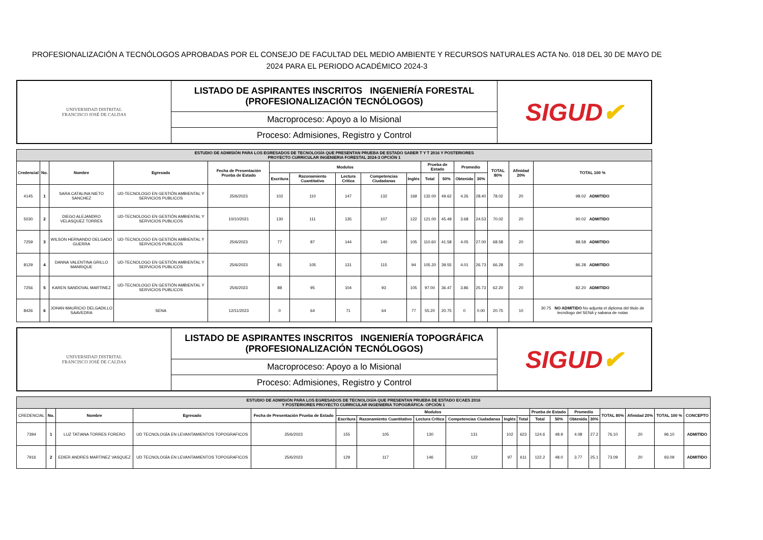PROFESIONALIZACIÓN A TECNÓLOGOS APROBADAS POR EL CONSEJO DE FACULTAD DEL MEDIO AMBIENTE Y RECURSOS NATURALES ACTA No. 018 DEL 30 DE MAYO DE 2024 PARA EL PERIODO ACADÉMICO 2024-3
| UNIVERSIDAD DISTRITAL FRANCISCO JOSÉ DE CALDAS | LISTADO DE ASPIRANTES INSCRITOS INGENIERÍA FORESTAL (PROFESIONALIZACIÓN TECNÓLOGOS) | SIGUD ✔ |
| | Macroproceso: Apoyo a lo Misional | |
| | Proceso: Admisiones, Registro y Control | |
| ESTUDIO DE ADMISIÓN PARA LOS EGRESADOS DE TECNOLOGÍA QUE PRESENTAN PRUEBA DE ESTADO SABER T Y T 2016 Y POSTERIORES PROYECTO CURRICULAR INGENIERIA FORESTAL 2024-3 OPCIÓN 1 | | | | | | | | | | | | | | | | |
| Credencial | No. | Nombre | Egresado | Fecha de Presentación Prueba de Estado | Modulos | | | | | Prueba de Estado | | Promedio | | TOTAL 80% | Afinidad 20% | TOTAL 100 % |
| | | | | | Escritura | Razonamiento Cuantitativo | Lectura Crítica | Competencias Ciudadanas | Inglés | Total | 50% | Obtenido | 30% | | | |
| 4145 | 1 | SARA CATALINA NIETO SANCHEZ | UD-TECNOLOGO EN GESTIÓN AMBIENTAL Y SERVICIOS PUBLICOS | 25/6/2023 | 102 | 110 | 147 | 132 | 169 | 132.00 | 49.62 | 4.26 | 28.40 | 78.02 | 20 | 98.02 ADMITIDO |
| 5030 | 2 | DIEGO ALEJANDRO VELASQUEZ TORRES | UD-TECNOLOGO EN GESTIÓN AMBIENTAL Y SERVICIOS PUBLICOS | 10/10/2021 | 130 | 111 | 135 | 107 | 122 | 121.00 | 45.49 | 3.68 | 24.53 | 70.02 | 20 | 90.02 ADMITIDO |
| 7259 | 3 | WILSON HERNANDO DELGADO GUERRA | UD-TECNOLOGO EN GESTIÓN AMBIENTAL Y SERVICIOS PUBLICOS | 25/6/2023 | 77 | 87 | 144 | 140 | 105 | 110.60 | 41.58 | 4.05 | 27.00 | 68.58 | 20 | 88.58 ADMITIDO |
| 8129 | 4 | DANNA VALENTINA GRILLO MANRIQUE | UD-TECNOLOGO EN GESTIÓN AMBIENTAL Y SERVICIOS PUBLICOS | 25/6/2023 | 81 | 105 | 131 | 115 | 94 | 105.20 | 39.55 | 4.01 | 26.73 | 66.28 | 20 | 86.28 ADMITIDO |
| 7256 | 5 | KAREN SANDOVAL MARTINEZ | UD-TECNOLOGO EN GESTIÓN AMBIENTAL Y SERVICIOS PUBLICOS | 25/6/2023 | 88 | 95 | 104 | 93 | 105 | 97.00 | 36.47 | 3.86 | 25.73 | 62.20 | 20 | 82.20 ADMITIDO |
| 8426 | 6 | JOHAN MAURICIO DELGADILLO SAAVEDRA | SENA | 12/11/2023 | 0 | 64 | 71 | 64 | 77 | 55.20 | 20.75 | 0 | 0.00 | 20.75 | 10 | 30.75 NO ADMITIDO No adjunta el diploma del titulo de tecnólogo del SENA y sabana de notas |
| UNIVERSIDAD DISTRITAL FRANCISCO JOSÉ DE CALDAS | LISTADO DE ASPIRANTES INSCRITOS INGENIERÍA TOPOGRÁFICA (PROFESIONALIZACIÓN TECNÓLOGOS) | SIGUD ✔ |
| | Macroproceso: Apoyo a lo Misional | |
| | Proceso: Admisiones, Registro y Control | |
| ESTUDIO DE ADMISIÓN PARA LOS EGRESADOS DE TECNOLOGÍA QUE PRESENTAN PRUEBA DE ESTADO ECAES 2016 Y POSTERIORES PROYECTO CURRICULAR INGENIERIA TOPOGRÁFICA- OPCIÓN 1 | | | | | | | | | | | | | | | | | | |
| CREDENCIAL | No. | Nombre | Egresado | Fecha de Presentación Prueba de Estado | Modulos | | | | | | Prueba de Estado | | Promedio | | TOTAL 80% | Afinidad 20% | TOTAL 100 % | CONCEPTO |
| | | | | | Escritura | Razonamiento Cuantitativo | Lectura Crítica | Competencias Ciudadanas | Inglés | Total | Total | 50% | Obtenido | 30% | | | | |
| 7394 | 1 | LUZ TATIANA TORRES FORERO | UD TECNOLOGÍA EN LEVANTAMIENTOS TOPOGRAFICOS | 25/6/2023 | 155 | 105 | 130 | 131 | 102 | 623 | 124.6 | 48.9 | 4.08 | 27.2 | 76.10 | 20 | 96.10 | ADMITIDO |
| 7916 | 2 | EDIER ANDRES MARTINEZ VASQUEZ | UD TECNOLOGÍA EN LEVANTAMIENTOS TOPOGRAFICOS | 25/6/2023 | 129 | 117 | 146 | 122 | 97 | 611 | 122.2 | 48.0 | 3.77 | 25.1 | 73.09 | 20 | 93.09 | ADMITIDO |